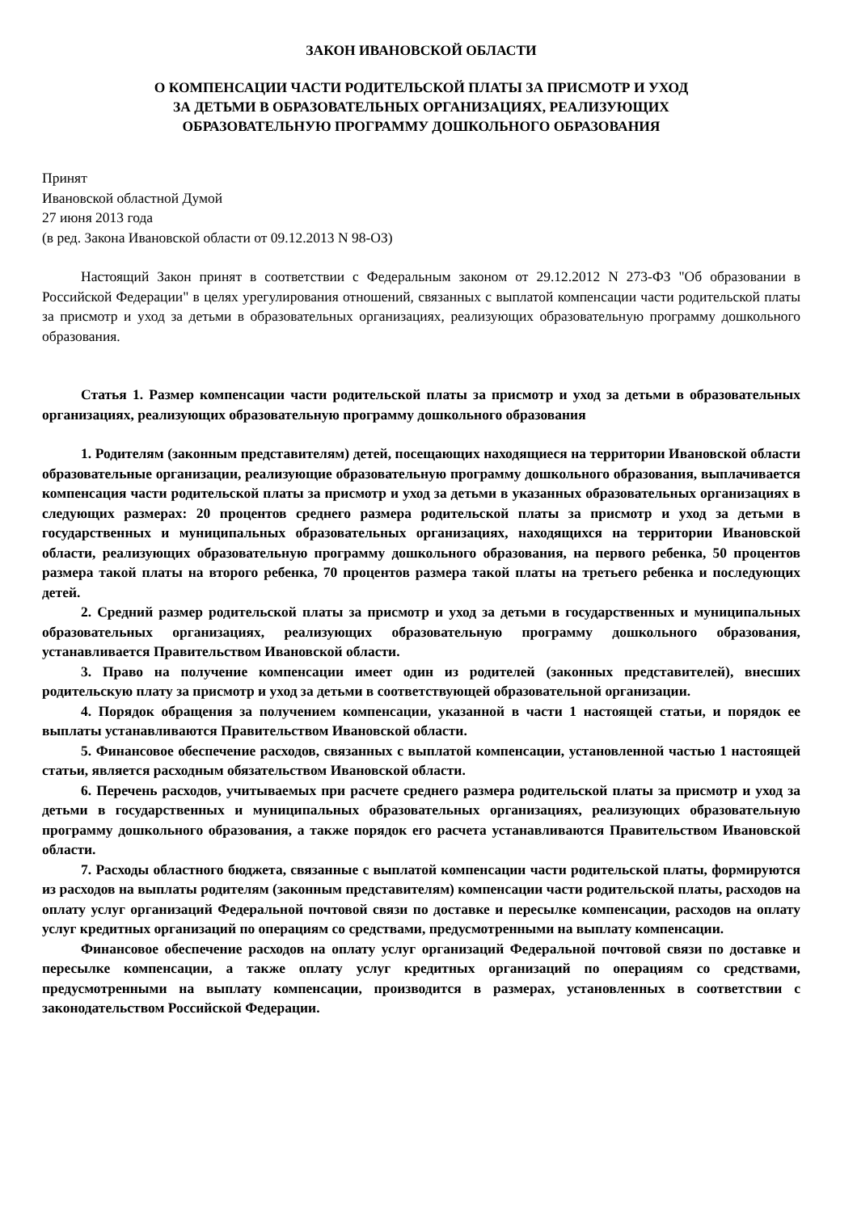ЗАКОН ИВАНОВСКОЙ ОБЛАСТИ
О КОМПЕНСАЦИИ ЧАСТИ РОДИТЕЛЬСКОЙ ПЛАТЫ ЗА ПРИСМОТР И УХОД
ЗА ДЕТЬМИ В ОБРАЗОВАТЕЛЬНЫХ ОРГАНИЗАЦИЯХ, РЕАЛИЗУЮЩИХ
ОБРАЗОВАТЕЛЬНУЮ ПРОГРАММУ ДОШКОЛЬНОГО ОБРАЗОВАНИЯ
Принят
Ивановской областной Думой
27 июня 2013 года
(в ред. Закона Ивановской области от 09.12.2013 N 98-ОЗ)
Настоящий Закон принят в соответствии с Федеральным законом от 29.12.2012 N 273-ФЗ "Об образовании в Российской Федерации" в целях урегулирования отношений, связанных с выплатой компенсации части родительской платы за присмотр и уход за детьми в образовательных организациях, реализующих образовательную программу дошкольного образования.
Статья 1. Размер компенсации части родительской платы за присмотр и уход за детьми в образовательных организациях, реализующих образовательную программу дошкольного образования
1. Родителям (законным представителям) детей, посещающих находящиеся на территории Ивановской области образовательные организации, реализующие образовательную программу дошкольного образования, выплачивается компенсация части родительской платы за присмотр и уход за детьми в указанных образовательных организациях в следующих размерах: 20 процентов среднего размера родительской платы за присмотр и уход за детьми в государственных и муниципальных образовательных организациях, находящихся на территории Ивановской области, реализующих образовательную программу дошкольного образования, на первого ребенка, 50 процентов размера такой платы на второго ребенка, 70 процентов размера такой платы на третьего ребенка и последующих детей.
2. Средний размер родительской платы за присмотр и уход за детьми в государственных и муниципальных образовательных организациях, реализующих образовательную программу дошкольного образования, устанавливается Правительством Ивановской области.
3. Право на получение компенсации имеет один из родителей (законных представителей), внесших родительскую плату за присмотр и уход за детьми в соответствующей образовательной организации.
4. Порядок обращения за получением компенсации, указанной в части 1 настоящей статьи, и порядок ее выплаты устанавливаются Правительством Ивановской области.
5. Финансовое обеспечение расходов, связанных с выплатой компенсации, установленной частью 1 настоящей статьи, является расходным обязательством Ивановской области.
6. Перечень расходов, учитываемых при расчете среднего размера родительской платы за присмотр и уход за детьми в государственных и муниципальных образовательных организациях, реализующих образовательную программу дошкольного образования, а также порядок его расчета устанавливаются Правительством Ивановской области.
7. Расходы областного бюджета, связанные с выплатой компенсации части родительской платы, формируются из расходов на выплаты родителям (законным представителям) компенсации части родительской платы, расходов на оплату услуг организаций Федеральной почтовой связи по доставке и пересылке компенсации, расходов на оплату услуг кредитных организаций по операциям со средствами, предусмотренными на выплату компенсации.
Финансовое обеспечение расходов на оплату услуг организаций Федеральной почтовой связи по доставке и пересылке компенсации, а также оплату услуг кредитных организаций по операциям со средствами, предусмотренными на выплату компенсации, производится в размерах, установленных в соответствии с законодательством Российской Федерации.